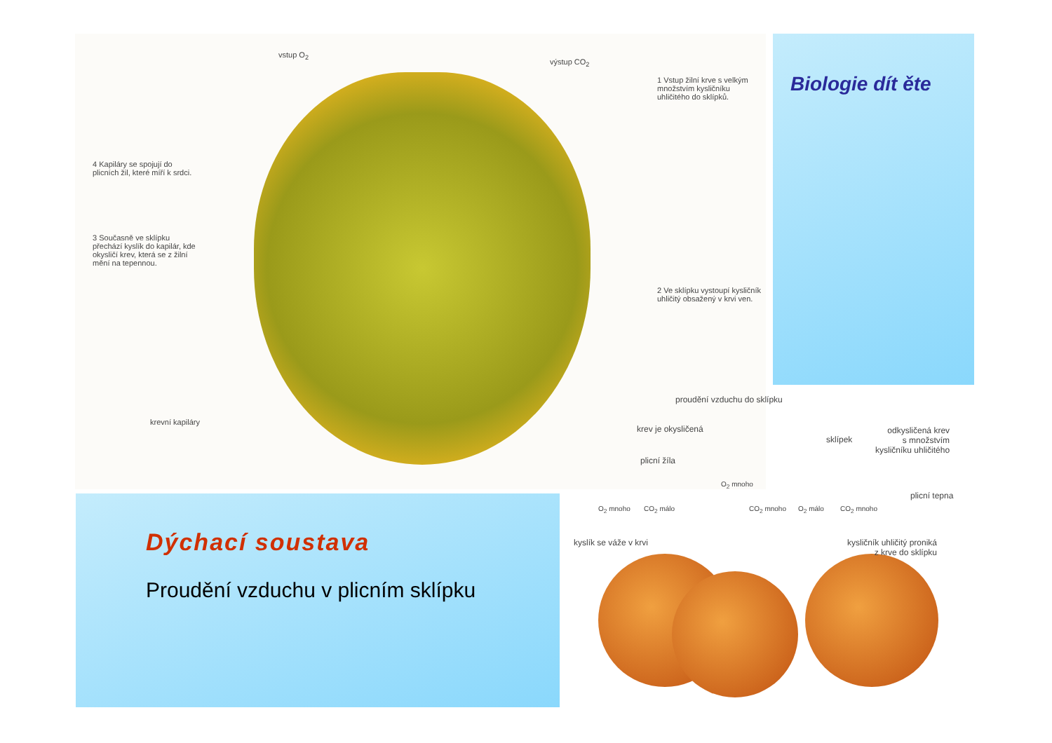vstup O<sub>2</sub>
výstup CO<sub>2</sub>
1 Vstup žilní krve s velkým množstvím kysličníku uhličitého do sklípků.
4 Kapiláry se spojují do plicních žil, které míří k srdci.
3 Současně ve sklípku přechází kyslík do kapilár, kde okysličí krev, která se z žilní mění na tepennou.
2 Ve sklípku vystoupí kysličník uhličitý obsažený v krvi ven.
krevní kapiláry
Biologie dít ěte
proudění vzduchu do sklípku
krev je okysličená
sklípek
odkysličená krev
s množstvím
kysličníku uhličitého
plicní žíla
O<sub>2</sub> mnoho
O<sub>2</sub> mnoho CO<sub>2</sub> málo CO<sub>2</sub> mnoho O<sub>2</sub> málo CO<sub>2</sub> mnoho
plicní tepna
kyslík se váže v krvi
kysličník uhličitý proniká
z krve do sklípku
Dýchací soustava
Proudění vzduchu v plicním sklípku